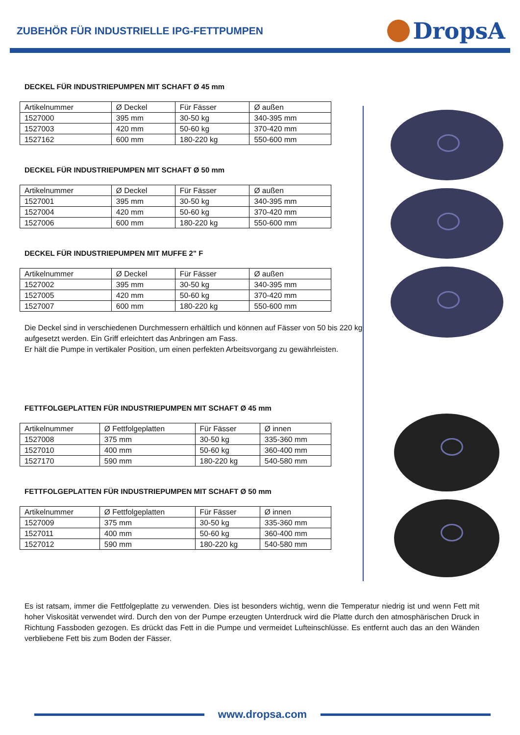ZUBEHÖR FÜR INDUSTRIELLE IPG-FETTPUMPEN
DropsA
DECKEL FÜR INDUSTRIEPUMPEN MIT SCHAFT Ø 45 mm
| Artikelnummer | Ø Deckel | Für Fässer | Ø außen |
| --- | --- | --- | --- |
| 1527000 | 395 mm | 30-50 kg | 340-395 mm |
| 1527003 | 420 mm | 50-60 kg | 370-420 mm |
| 1527162 | 600 mm | 180-220 kg | 550-600 mm |
DECKEL FÜR INDUSTRIEPUMPEN MIT SCHAFT Ø 50 mm
| Artikelnummer | Ø Deckel | Für Fässer | Ø außen |
| --- | --- | --- | --- |
| 1527001 | 395 mm | 30-50 kg | 340-395 mm |
| 1527004 | 420 mm | 50-60 kg | 370-420 mm |
| 1527006 | 600 mm | 180-220 kg | 550-600 mm |
DECKEL FÜR INDUSTRIEPUMPEN MIT MUFFE 2" F
| Artikelnummer | Ø Deckel | Für Fässer | Ø außen |
| --- | --- | --- | --- |
| 1527002 | 395 mm | 30-50 kg | 340-395 mm |
| 1527005 | 420 mm | 50-60 kg | 370-420 mm |
| 1527007 | 600 mm | 180-220 kg | 550-600 mm |
Die Deckel sind in verschiedenen Durchmessern erhältlich und können auf Fässer von 50 bis 220 kg aufgesetzt werden. Ein Griff erleichtert das Anbringen am Fass.
Er hält die Pumpe in vertikaler Position, um einen perfekten Arbeitsvorgang zu gewährleisten.
FETTFOLGEPLATTEN FÜR INDUSTRIEPUMPEN MIT SCHAFT Ø 45 mm
| Artikelnummer | Ø Fettfolgeplatten | Für Fässer | Ø innen |
| --- | --- | --- | --- |
| 1527008 | 375 mm | 30-50 kg | 335-360 mm |
| 1527010 | 400 mm | 50-60 kg | 360-400 mm |
| 1527170 | 590 mm | 180-220 kg | 540-580 mm |
FETTFOLGEPLATTEN FÜR INDUSTRIEPUMPEN MIT SCHAFT Ø 50 mm
| Artikelnummer | Ø Fettfolgeplatten | Für Fässer | Ø innen |
| --- | --- | --- | --- |
| 1527009 | 375 mm | 30-50 kg | 335-360 mm |
| 1527011 | 400 mm | 50-60 kg | 360-400 mm |
| 1527012 | 590 mm | 180-220 kg | 540-580 mm |
Es ist ratsam, immer die Fettfolgeplatte zu verwenden. Dies ist besonders wichtig, wenn die Temperatur niedrig ist und wenn Fett mit hoher Viskosität verwendet wird. Durch den von der Pumpe erzeugten Unterdruck wird die Platte durch den atmosphärischen Druck in Richtung Fassboden gezogen. Es drückt das Fett in die Pumpe und vermeidet Lufteinschlüsse. Es entfernt auch das an den Wänden verbliebene Fett bis zum Boden der Fässer.
www.dropsa.com